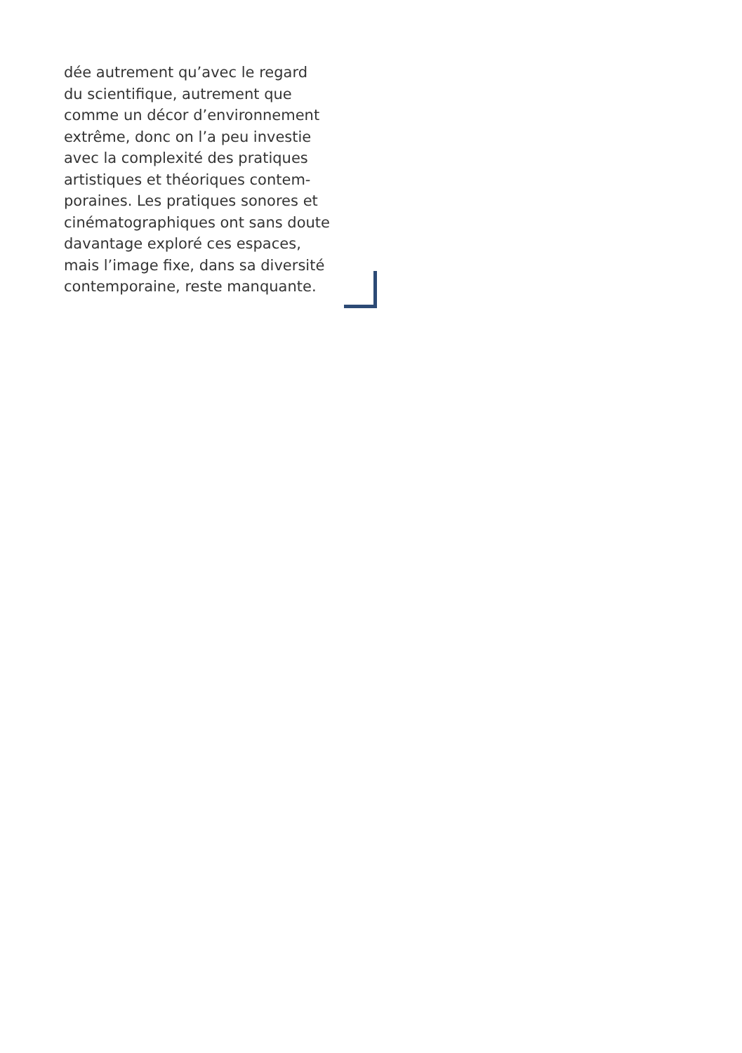dée autrement qu’avec le regard
du scientifique, autrement que
comme un décor d’environnement
extrême, donc on l’a peu investie
avec la complexité des pratiques
artistiques et théoriques contem-
poraines. Les pratiques sonores et
cinématographiques ont sans doute
davantage exploré ces espaces,
mais l’image fixe, dans sa diversité
contemporaine, reste manquante.